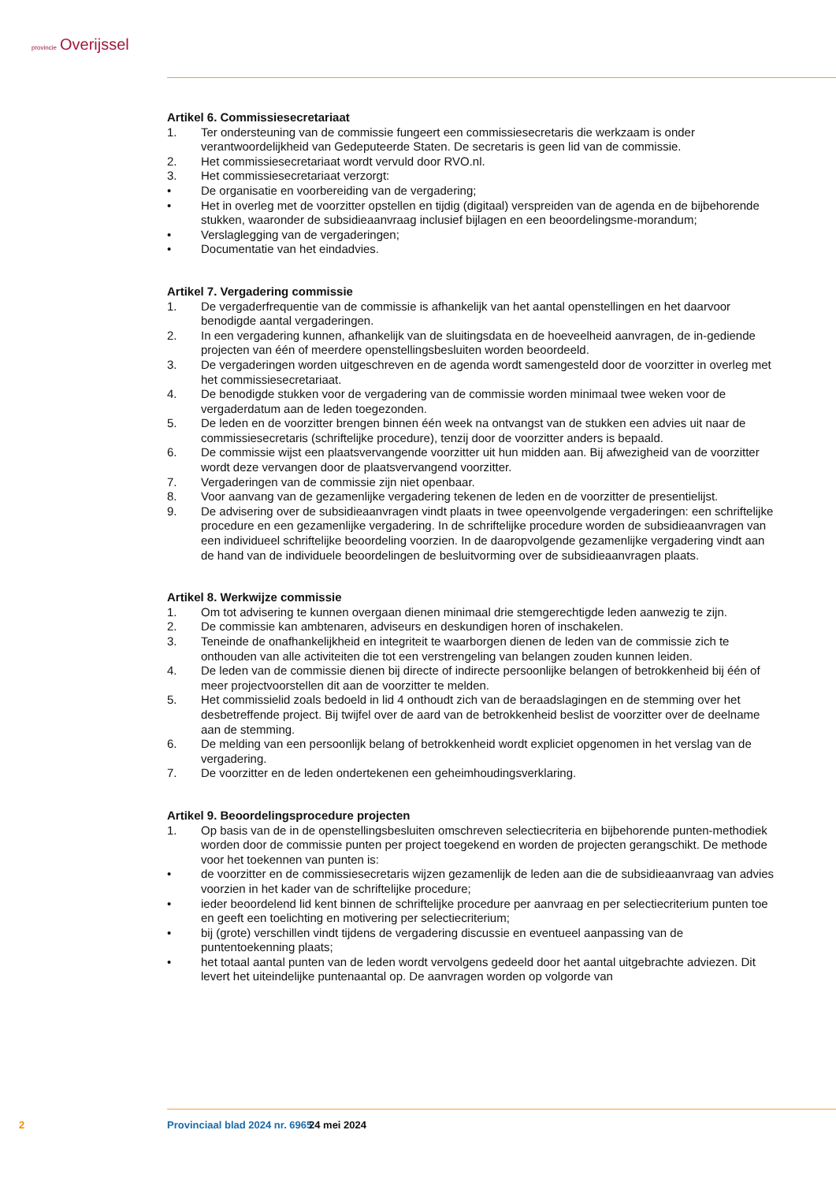provincie Overijssel
Artikel 6. Commissiesecretariaat
1. Ter ondersteuning van de commissie fungeert een commissiesecretaris die werkzaam is onder verantwoordelijkheid van Gedeputeerde Staten. De secretaris is geen lid van de commissie.
2. Het commissiesecretariaat wordt vervuld door RVO.nl.
3. Het commissiesecretariaat verzorgt:
• De organisatie en voorbereiding van de vergadering;
• Het in overleg met de voorzitter opstellen en tijdig (digitaal) verspreiden van de agenda en de bijbehorende stukken, waaronder de subsidieaanvraag inclusief bijlagen en een beoordelingsme-morandum;
• Verslaglegging van de vergaderingen;
• Documentatie van het eindadvies.
Artikel 7. Vergadering commissie
1. De vergaderfrequentie van de commissie is afhankelijk van het aantal openstellingen en het daarvoor benodigde aantal vergaderingen.
2. In een vergadering kunnen, afhankelijk van de sluitingsdata en de hoeveelheid aanvragen, de in-gediende projecten van één of meerdere openstellingsbesluiten worden beoordeeld.
3. De vergaderingen worden uitgeschreven en de agenda wordt samengesteld door de voorzitter in overleg met het commissiesecretariaat.
4. De benodigde stukken voor de vergadering van de commissie worden minimaal twee weken voor de vergaderdatum aan de leden toegezonden.
5. De leden en de voorzitter brengen binnen één week na ontvangst van de stukken een advies uit naar de commissiesecretaris (schriftelijke procedure), tenzij door de voorzitter anders is bepaald.
6. De commissie wijst een plaatsvervangende voorzitter uit hun midden aan. Bij afwezigheid van de voorzitter wordt deze vervangen door de plaatsvervangend voorzitter.
7. Vergaderingen van de commissie zijn niet openbaar.
8. Voor aanvang van de gezamenlijke vergadering tekenen de leden en de voorzitter de presentielijst.
9. De advisering over de subsidieaanvragen vindt plaats in twee opeenvolgende vergaderingen: een schriftelijke procedure en een gezamenlijke vergadering. In de schriftelijke procedure worden de subsidieaanvragen van een individueel schriftelijke beoordeling voorzien. In de daaropvolgende gezamenlijke vergadering vindt aan de hand van de individuele beoordelingen de besluitvorming over de subsidieaanvragen plaats.
Artikel 8. Werkwijze commissie
1. Om tot advisering te kunnen overgaan dienen minimaal drie stemgerechtigde leden aanwezig te zijn.
2. De commissie kan ambtenaren, adviseurs en deskundigen horen of inschakelen.
3. Teneinde de onafhankelijkheid en integriteit te waarborgen dienen de leden van de commissie zich te onthouden van alle activiteiten die tot een verstrengeling van belangen zouden kunnen leiden.
4. De leden van de commissie dienen bij directe of indirecte persoonlijke belangen of betrokkenheid bij één of meer projectvoorstellen dit aan de voorzitter te melden.
5. Het commissielid zoals bedoeld in lid 4 onthoudt zich van de beraadslagingen en de stemming over het desbetreffende project. Bij twijfel over de aard van de betrokkenheid beslist de voorzitter over de deelname aan de stemming.
6. De melding van een persoonlijk belang of betrokkenheid wordt expliciet opgenomen in het verslag van de vergadering.
7. De voorzitter en de leden ondertekenen een geheimhoudingsverklaring.
Artikel 9. Beoordelingsprocedure projecten
1. Op basis van de in de openstellingsbesluiten omschreven selectiecriteria en bijbehorende punten-methodiek worden door de commissie punten per project toegekend en worden de projecten gerangschikt. De methode voor het toekennen van punten is:
• de voorzitter en de commissiesecretaris wijzen gezamenlijk de leden aan die de subsidieaanvraag van advies voorzien in het kader van de schriftelijke procedure;
• ieder beoordelend lid kent binnen de schriftelijke procedure per aanvraag en per selectiecriterium punten toe en geeft een toelichting en motivering per selectiecriterium;
• bij (grote) verschillen vindt tijdens de vergadering discussie en eventueel aanpassing van de puntentoekenning plaats;
• het totaal aantal punten van de leden wordt vervolgens gedeeld door het aantal uitgebrachte adviezen. Dit levert het uiteindelijke puntenaantal op. De aanvragen worden op volgorde van
2 Provinciaal blad 2024 nr. 6965 24 mei 2024